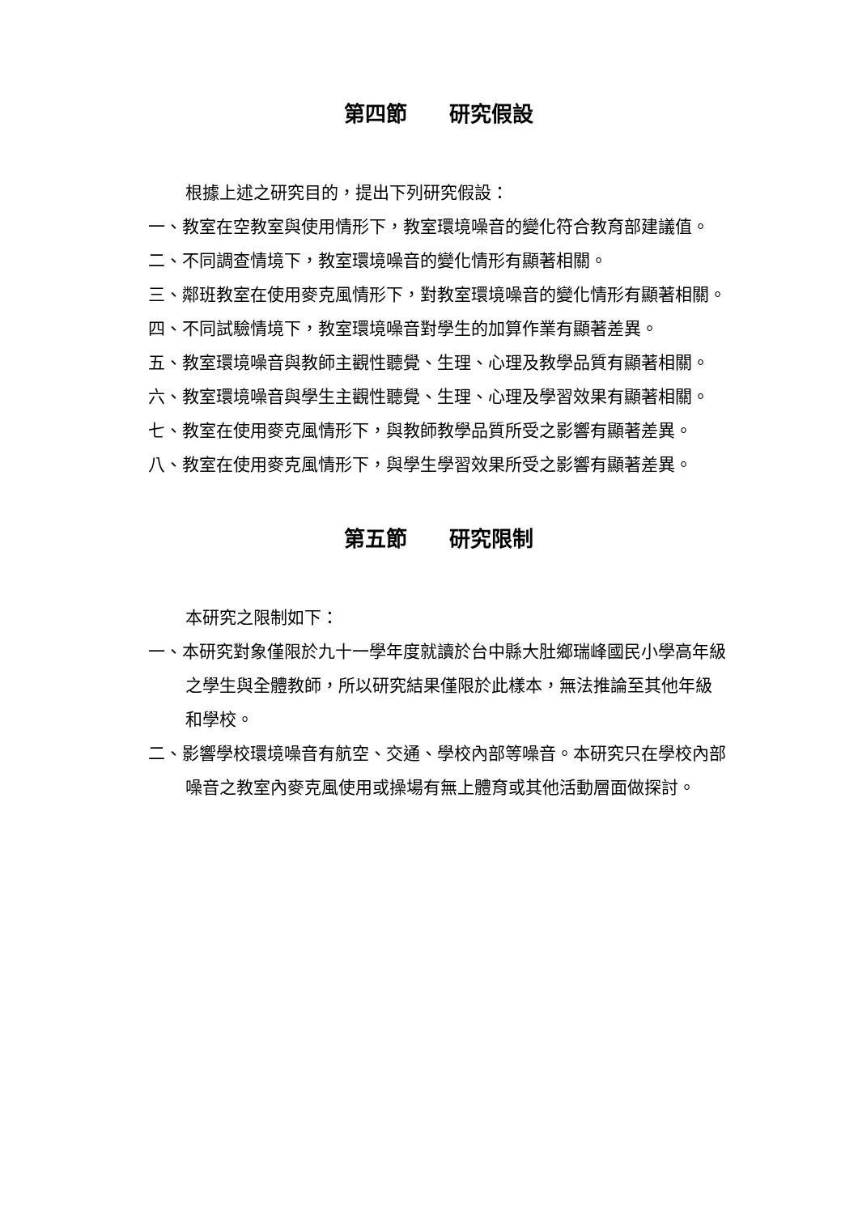第四節　　研究假設
根據上述之研究目的，提出下列研究假設：
一、教室在空教室與使用情形下，教室環境噪音的變化符合教育部建議值。
二、不同調查情境下，教室環境噪音的變化情形有顯著相關。
三、鄰班教室在使用麥克風情形下，對教室環境噪音的變化情形有顯著相關。
四、不同試驗情境下，教室環境噪音對學生的加算作業有顯著差異。
五、教室環境噪音與教師主觀性聽覺、生理、心理及教學品質有顯著相關。
六、教室環境噪音與學生主觀性聽覺、生理、心理及學習效果有顯著相關。
七、教室在使用麥克風情形下，與教師教學品質所受之影響有顯著差異。
八、教室在使用麥克風情形下，與學生學習效果所受之影響有顯著差異。
第五節　　研究限制
本研究之限制如下：
一、本研究對象僅限於九十一學年度就讀於台中縣大肚鄉瑞峰國民小學高年級之學生與全體教師，所以研究結果僅限於此樣本，無法推論至其他年級和學校。
二、影響學校環境噪音有航空、交通、學校內部等噪音。本研究只在學校內部噪音之教室內麥克風使用或操場有無上體育或其他活動層面做探討。